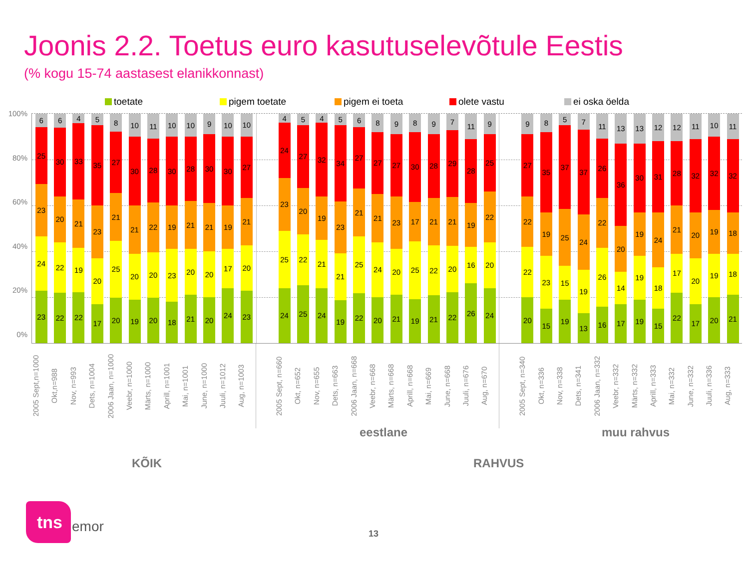Joonis 2.2. Toetus euro kasutuselevõtule Eestis
(% kogu 15-74 aastasest elanikkonnast)
toetate pigem toetate pigem ei toeta olete vastu ei oska öelda
100%
80%
60%
40%
20%
0%
6
25
23
24
23
6
30
20
22
22
4
33
21
19
22
5
35
23
20
17
8
27
21
25
20
10
30
21
20
19
11
28
22
20
20
10
30
19
23
18
10
28
21
20
21
9
30
21
20
20
10
30
19
17
24
10
27
21
20
23
4
24
23
25
24
5
27
20
22
25
4
32
19
21
24
5
34
23
21
19
6
27
21
25
22
8
27
21
24
20
9
27
23
20
21
8
30
17
25
19
9
28
21
22
21
7
29
21
20
22
11
28
19
16
26
9
25
22
20
24
9
27
22
22
20
8
35
19
23
15
5
37
25
15
19
7
37
24
19
13
11
26
22
26
16
13
36
20
14
17
13
30
19
19
19
12
31
24
18
15
12
28
21
17
22
11
32
20
20
17
10
32
19
19
20
11
32
18
18
21
2005 Sept,n=1000
Okt,n=988
Nov, n=993
Dets, n=1004
2006 Jaan, n=1000
Veebr, n=1000
Märts, n=1000
Aprill, n=1001
Mai, n=1001
June, n=1000
Juuli, n=1012
Aug, n=1003
2005 Sept, n=660
Okt, n=652
Nov, n=655
Dets, n=663
2006 Jaan, n=668
Veebr, n=668
Märts, n=668
Aprill, n=668
Mai, n=669
June, n=668
Juuli, n=676
Aug, n=670
2005 Sept, n=340
Okt, n=336
Nov, n=338
Dets, n=341
2006 Jaan, n=332
Veebr, n=332
Märts, n=332
Aprill, n=333
Mai, n=332
June, n=332
Juuli, n=336
Aug, n=333
eestlane
muu rahvus
KÕIK RAHVUS
tns
emor 13